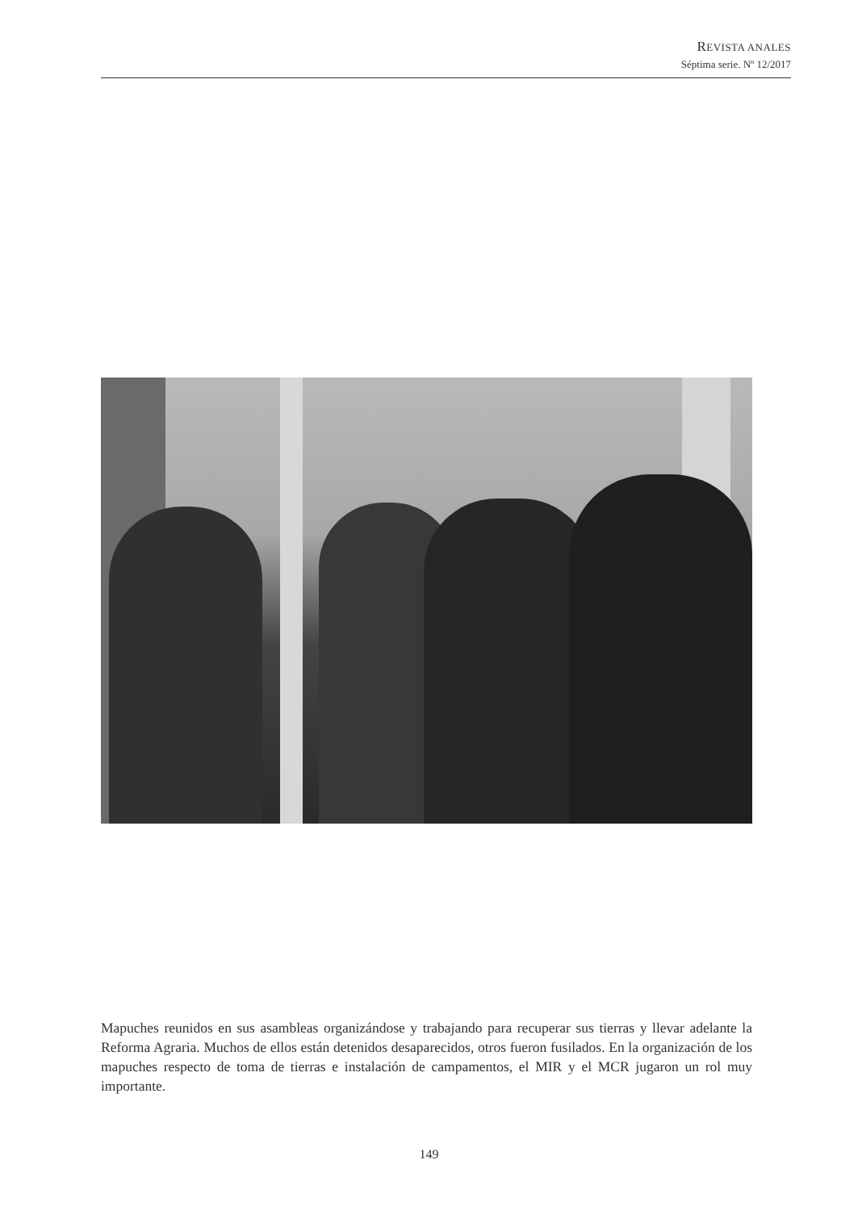REVISTA ANALES
Séptima serie. Nº 12/2017
Mapuches reunidos en sus asambleas organizándose y trabajando para recuperar sus tierras y llevar adelante la Reforma Agraria. Muchos de ellos están detenidos desaparecidos, otros fueron fusilados. En la organización de los mapuches respecto de toma de tierras e instalación de campamentos, el MIR y el MCR jugaron un rol muy importante.
149